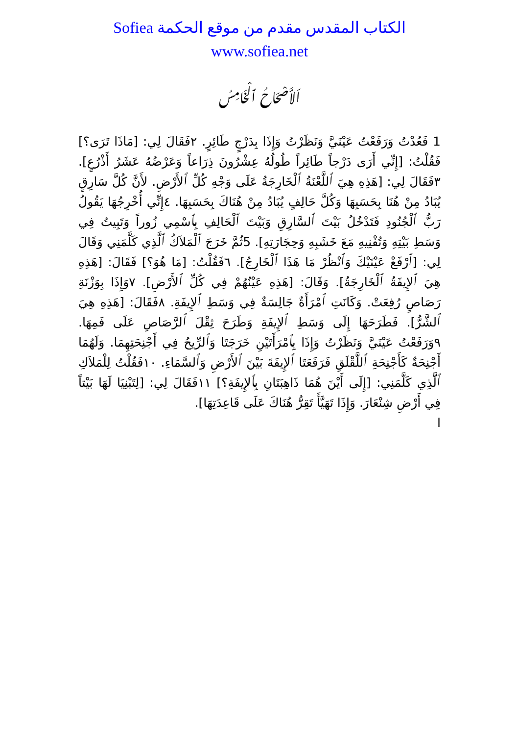الكتاب المقدس مقدم من موقع الحكمة Sofiea
www.sofiea.net
اَلأَصْحَاحُ ٱلْخَامِسُ
1 فَعُدْتُ وَرَفَعْتُ عَيْنَيَّ وَنَظَرْتُ وَإِذَا بِدَرْجٍ طَائِرٍ. ٢فَقَالَ لِي: [مَاذَا تَرَى؟] فَقُلْتُ: [إِنِّي أَرَى دَرْجاً طَائِراً طُولُهُ عِشْرُونَ ذِرَاعاً وَعَرْضُهُ عَشَرُ أَذْرُعٍ]. ٣فَقَالَ لِي: [هَذِهِ هِيَ ٱللَّعْنَةُ ٱلْخَارِجَةُ عَلَى وَجْهِ كُلِّ ٱلأَرْضِ. لأَنَّ كُلَّ سَارِقٍ يُبَادُ مِنْ هُنَا بِحَسَبِهَا وَكُلَّ حَالِفٍ يُبَادُ مِنْ هُنَاكَ بِحَسَبِهَا. ٤إِنِّي أُخْرِجُهَا يَقُولُ رَبُّ ٱلْجُنُودِ فَتَدْخُلُ بَيْتَ ٱلسَّارِقِ وَبَيْتَ ٱلْحَالِفِ بِٱسْمِي زُوراً وَتَبِيتُ فِي وَسَطِ بَيْتِهِ وَتُفْنِيهِ مَعَ خَشَبِهِ وَحِجَارَتِهِ]. 5ثُمَّ خَرَجَ ٱلْمَلاَكُ ٱلَّذِي كَلَّمَنِي وَقَالَ لِي: [ٱرْفَعْ عَيْنَيْكَ وَٱنْظُرْ مَا هَذَا ٱلْخَارِجُ]. ٦فَقُلْتُ: [مَا هُوَ؟] فَقَالَ: [هَذِهِ هِيَ ٱلإِيفَةُ ٱلْخَارِجَةُ]. وَقَالَ: [هَذِهِ عَيْنُهُمْ فِي كُلِّ ٱلأَرْضِ]. ٧وَإِذَا بِوَزْنَةِ رَصَاصٍ رُفِعَتْ. وَكَانَتِ ٱمْرَأَةٌ جَالِسَةٌ فِي وَسَطِ ٱلإِيفَةِ. ٨فَقَالَ: [هَذِهِ هِيَ ٱلشَّرُّ]. فَطَرَحَهَا إِلَى وَسَطِ ٱلإِيفَةِ وَطَرَحَ ثِقْلَ ٱلرَّصَاصِ عَلَى فَمِهَا. ٩وَرَفَعْتُ عَيْنَيَّ وَنَظَرْتُ وَإِذَا بِٱمْرَأَتَيْنِ خَرَجَتَا وَٱلرِّيحُ فِي أَجْنِحَتِهِمَا. وَلَهُمَا أَجْنِحَةٌ كَأَجْنِحَةِ ٱللَّقْلَقِ فَرَفَعَتَا ٱلإِيفَةَ بَيْنَ ٱلأَرْضِ وَٱلسَّمَاءِ. ١٠فَقُلْتُ لِلْمَلاَكِ ٱلَّذِي كَلَّمَنِي: [إِلَى أَيْنَ هُمَا ذَاهِبَتَانِ بِٱلإِيفَةِ؟] ١١فَقَالَ لِي: [لِتَبْنِيَا لَهَا بَيْتاً فِي أَرْضِ شِنْعَارَ. وَإِذَا تَهَيَّأَ تَقِرُّ هُنَاكَ عَلَى قَاعِدَتِهَا].
ا